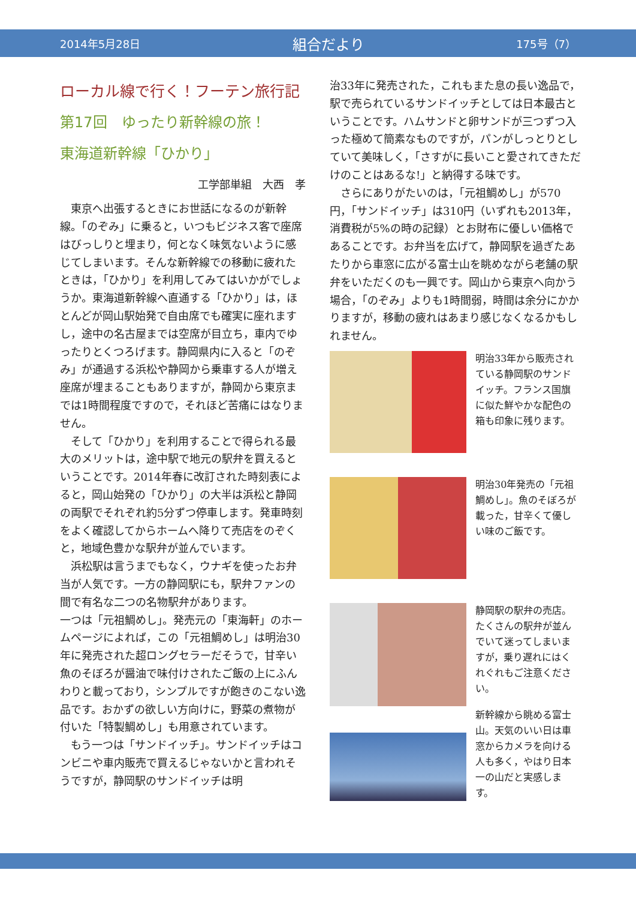2014年5月28日 組合だより 175号（7）
ローカル線で行く！フーテン旅行記
第17回　ゆったり新幹線の旅！
東海道新幹線「ひかり」
工学部単組　大西　孝
東京へ出張するときにお世話になるのが新幹線。「のぞみ」に乗ると，いつもビジネス客で座席はびっしりと埋まり，何となく味気ないように感じてしまいます。そんな新幹線での移動に疲れたときは，「ひかり」を利用してみてはいかがでしょうか。東海道新幹線へ直通する「ひかり」は，ほとんどが岡山駅始発で自由席でも確実に座れますし，途中の名古屋までは空席が目立ち，車内でゆったりとくつろげます。静岡県内に入ると「のぞみ」が通過する浜松や静岡から乗車する人が増え座席が埋まることもありますが，静岡から東京までは1時間程度ですので，それほど苦痛にはなりません。
そして「ひかり」を利用することで得られる最大のメリットは，途中駅で地元の駅弁を買えるということです。2014年春に改訂された時刻表によると，岡山始発の「ひかり」の大半は浜松と静岡の両駅でそれぞれ約5分ずつ停車します。発車時刻をよく確認してからホームへ降りて売店をのぞくと，地域色豊かな駅弁が並んでいます。
浜松駅は言うまでもなく，ウナギを使ったお弁当が人気です。一方の静岡駅にも，駅弁ファンの間で有名な二つの名物駅弁があります。
一つは「元祖鯛めし」。発売元の「東海軒」のホームページによれば，この「元祖鯛めし」は明治30年に発売された超ロングセラーだそうで，甘辛い魚のそぼろが醤油で味付けされたご飯の上にふんわりと載っており，シンプルですが飽きのこない逸品です。おかずの欲しい方向けに，野菜の煮物が付いた「特製鯛めし」も用意されています。
もう一つは「サンドイッチ」。サンドイッチはコンビニや車内販売で買えるじゃないかと言われそうですが，静岡駅のサンドイッチは明
治33年に発売された，これもまた息の長い逸品で，駅で売られているサンドイッチとしては日本最古ということです。ハムサンドと卵サンドが三つずつ入った極めて簡素なものですが，パンがしっとりとしていて美味しく，「さすがに長いこと愛されてきただけのことはあるな!」と納得する味です。
さらにありがたいのは，「元祖鯛めし」が570円，「サンドイッチ」は310円（いずれも2013年，消費税が5%の時の記録）とお財布に優しい価格であることです。お弁当を広げて，静岡駅を過ぎたあたりから車窓に広がる富士山を眺めながら老舗の駅弁をいただくのも一興です。岡山から東京へ向かう場合，「のぞみ」よりも1時間弱，時間は余分にかかりますが，移動の疲れはあまり感じなくなるかもしれません。
明治33年から販売されている静岡駅のサンドイッチ。フランス国旗に似た鮮やかな配色の箱も印象に残ります。
明治30年発売の「元祖鯛めし」。魚のそぼろが載った，甘辛くて優しい味のご飯です。
静岡駅の駅弁の売店。たくさんの駅弁が並んでいて迷ってしまいますが，乗り遅れにはくれぐれもご注意ください。
新幹線から眺める富士山。天気のいい日は車窓からカメラを向ける人も多く，やはり日本一の山だと実感します。